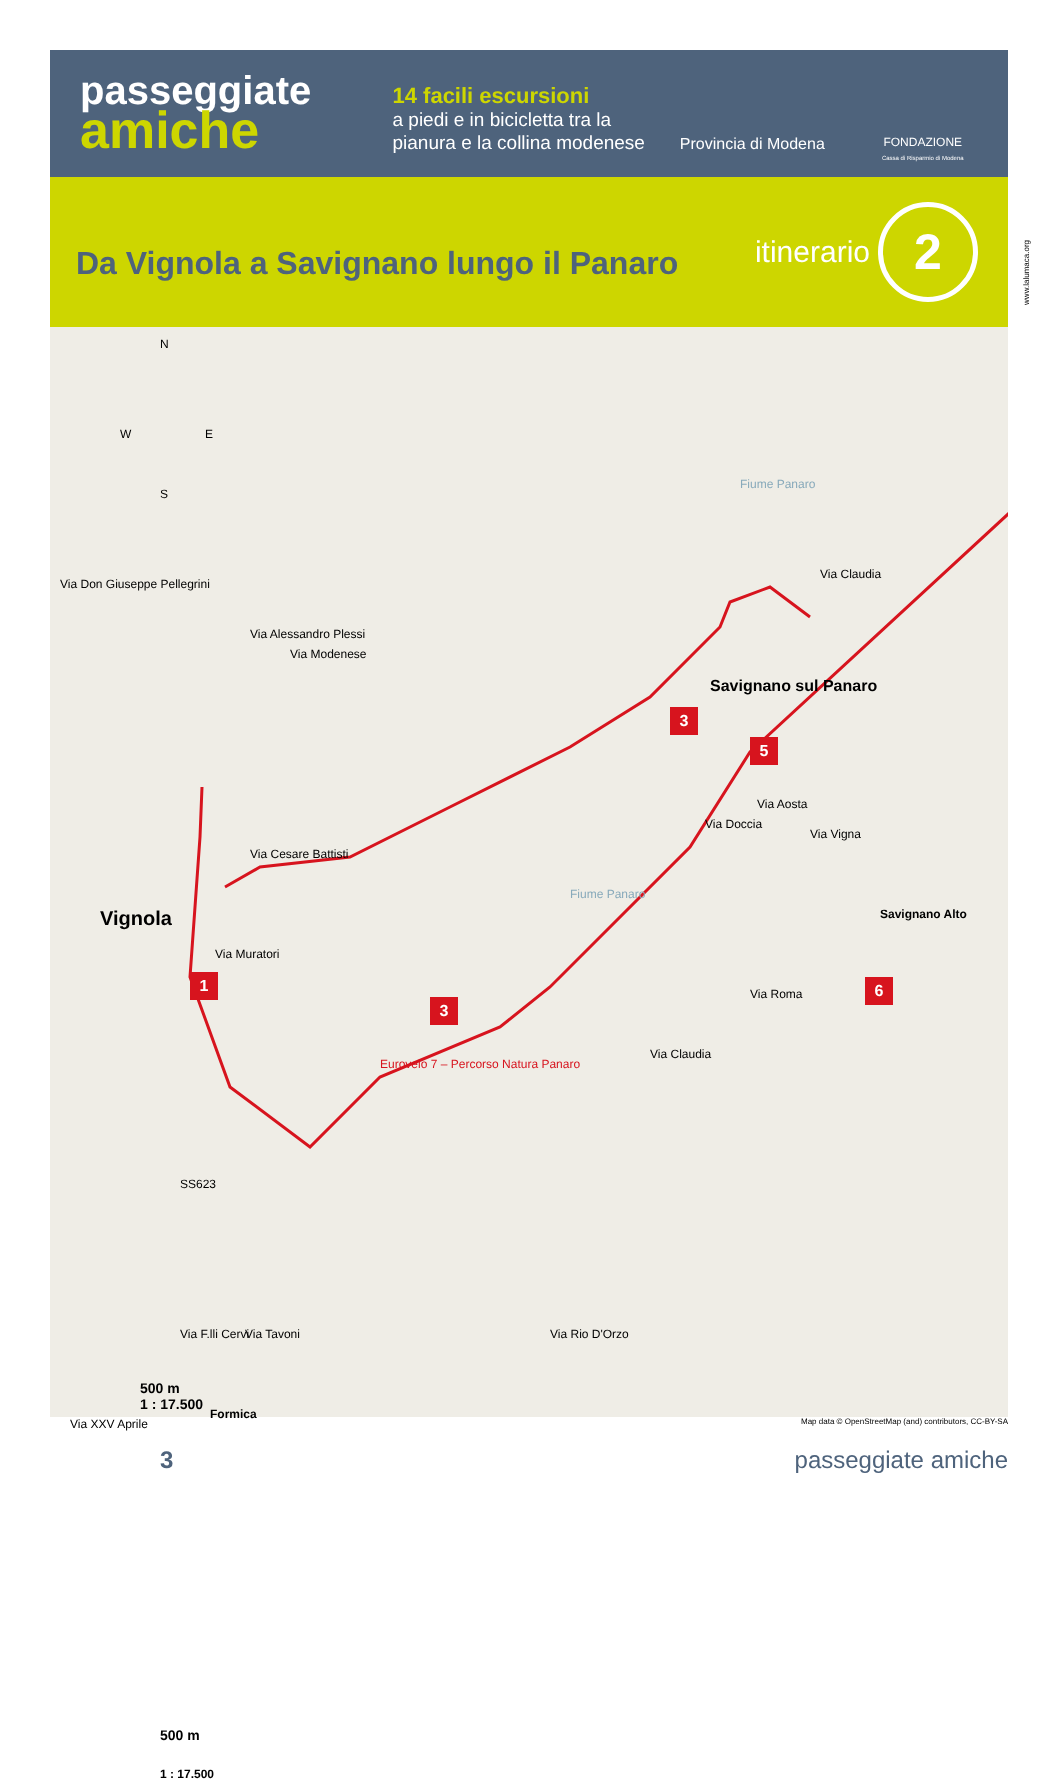www.lalumaca.org
passeggiate
amiche
14 facili escursioni
a piedi e in bicicletta tra la pianura e la collina modenese
Provincia di Modena
FONDAZIONE
Cassa di Risparmio di Modena
itinerario
2
Da Vignola a Savignano lungo il Panaro
N
W E
S
Via Don Giuseppe Pellegrini
Via Alessandro Plessi
Via Modenese
Via Cesare Battisti
Vignola
Via Muratori
1
3
Fiume Panaro
Fiume Panaro
Eurovelo 7 – Percorso Natura Panaro
3
Savignano sul Panaro
5
Via Aosta
Via Doccia
Via Vigna
Savignano Alto
6 Via Roma
Via Claudia
Via Claudia
SS623
Via F.lli Cervi
Via XXV Aprile
Via Tavoni
Formica
Via Rio D'Orzo
500 m
1 : 17.500
Map data © OpenStreetMap (and) contributors, CC-BY-SA
500 m
1 : 17.500
3 passeggiate amiche